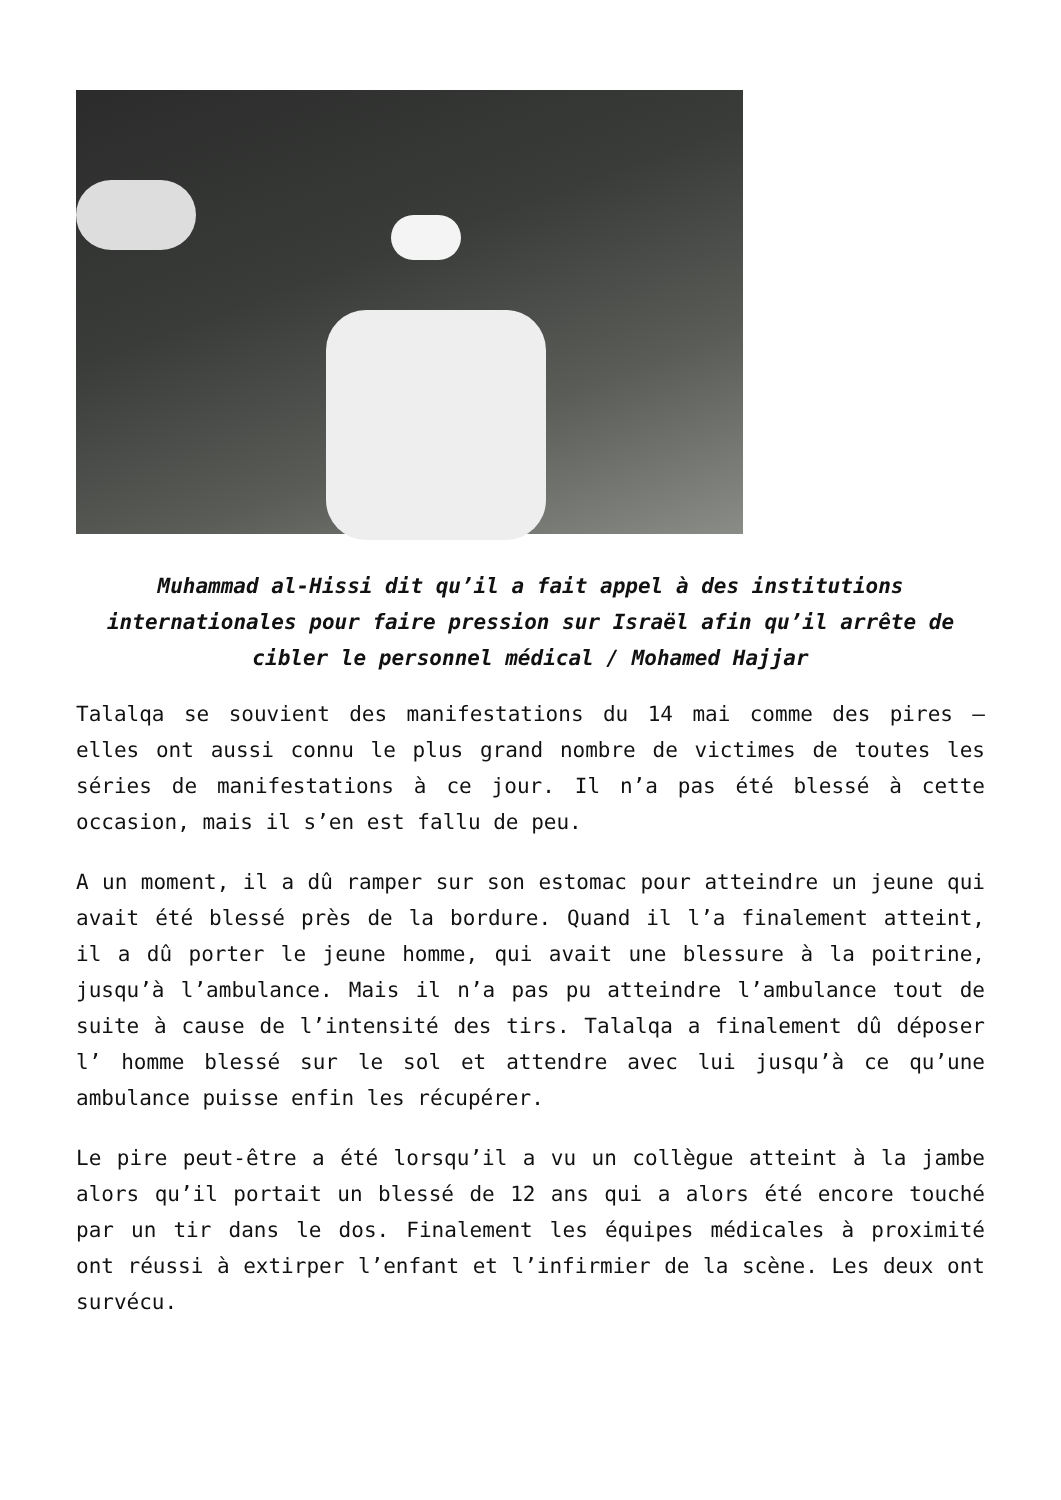Muhammad al-Hissi dit qu’il a fait appel à des institutions internationales pour faire pression sur Israël afin qu’il arrête de cibler le personnel médical / Mohamed Hajjar
Talalqa se souvient des manifestations du 14 mai comme des pires – elles ont aussi connu le plus grand nombre de victimes de toutes les séries de manifestations à ce jour. Il n’a pas été blessé à cette occasion, mais il s’en est fallu de peu.
A un moment, il a dû ramper sur son estomac pour atteindre un jeune qui avait été blessé près de la bordure. Quand il l’a finalement atteint, il a dû porter le jeune homme, qui avait une blessure à la poitrine, jusqu’à l’ambulance. Mais il n’a pas pu atteindre l’ambulance tout de suite à cause de l’intensité des tirs. Talalqa a finalement dû déposer l’ homme blessé sur le sol et attendre avec lui jusqu’à ce qu’une ambulance puisse enfin les récupérer.
Le pire peut-être a été lorsqu’il a vu un collègue atteint à la jambe alors qu’il portait un blessé de 12 ans qui a alors été encore touché par un tir dans le dos. Finalement les équipes médicales à proximité ont réussi à extirper l’enfant et l’infirmier de la scène. Les deux ont survécu.